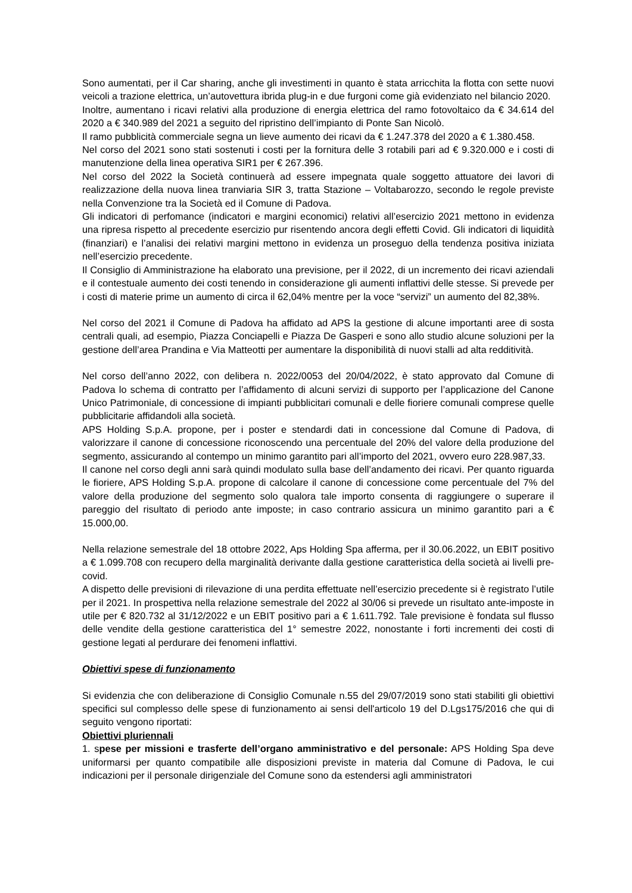Sono aumentati, per il Car sharing, anche gli investimenti in quanto è stata arricchita la flotta con sette nuovi veicoli a trazione elettrica, un’autovettura ibrida plug-in e due furgoni come già evidenziato nel bilancio 2020.
Inoltre, aumentano i ricavi relativi alla produzione di energia elettrica del ramo fotovoltaico da € 34.614 del 2020 a € 340.989 del 2021 a seguito del ripristino dell’impianto di Ponte San Nicolò.
Il ramo pubblicità commerciale segna un lieve aumento dei ricavi da € 1.247.378 del 2020 a € 1.380.458.
Nel corso del 2021 sono stati sostenuti i costi per la fornitura delle 3 rotabili pari ad € 9.320.000 e i costi di manutenzione della linea operativa SIR1 per € 267.396.
Nel corso del 2022 la Società continuerà ad essere impegnata quale soggetto attuatore dei lavori di realizzazione della nuova linea tranviaria SIR 3, tratta Stazione – Voltabarozzo, secondo le regole previste nella Convenzione tra la Società ed il Comune di Padova.
Gli indicatori di perfomance (indicatori e margini economici) relativi all’esercizio 2021 mettono in evidenza una ripresa rispetto al precedente esercizio pur risentendo ancora degli effetti Covid. Gli indicatori di liquidità (finanziari) e l’analisi dei relativi margini mettono in evidenza un proseguo della tendenza positiva iniziata nell’esercizio precedente.
Il Consiglio di Amministrazione ha elaborato una previsione, per il 2022, di un incremento dei ricavi aziendali e il contestuale aumento dei costi tenendo in considerazione gli aumenti inflattivi delle stesse. Si prevede per i costi di materie prime un aumento di circa il 62,04% mentre per la voce “servizi” un aumento del 82,38%.
Nel corso del 2021 il Comune di Padova ha affidato ad APS la gestione di alcune importanti aree di sosta centrali quali, ad esempio, Piazza Conciapelli e Piazza De Gasperi e sono allo studio alcune soluzioni per la gestione dell’area Prandina e Via Matteotti per aumentare la disponibilità di nuovi stalli ad alta redditività.
Nel corso dell’anno 2022, con delibera n. 2022/0053 del 20/04/2022, è stato approvato dal Comune di Padova lo schema di contratto per l’affidamento di alcuni servizi di supporto per l’applicazione del Canone Unico Patrimoniale, di concessione di impianti pubblicitari comunali e delle fioriere comunali comprese quelle pubblicitarie affidandoli alla società.
APS Holding S.p.A. propone, per i poster e stendardi dati in concessione dal Comune di Padova, di valorizzare il canone di concessione riconoscendo una percentuale del 20% del valore della produzione del segmento, assicurando al contempo un minimo garantito pari all’importo del 2021, ovvero euro 228.987,33.
Il canone nel corso degli anni sarà quindi modulato sulla base dell’andamento dei ricavi. Per quanto riguarda le fioriere, APS Holding S.p.A. propone di calcolare il canone di concessione come percentuale del 7% del valore della produzione del segmento solo qualora tale importo consenta di raggiungere o superare il pareggio del risultato di periodo ante imposte; in caso contrario assicura un minimo garantito pari a € 15.000,00.
Nella relazione semestrale del 18 ottobre 2022, Aps Holding Spa afferma, per il 30.06.2022, un EBIT positivo a € 1.099.708 con recupero della marginalità derivante dalla gestione caratteristica della società ai livelli pre-covid.
A dispetto delle previsioni di rilevazione di una perdita effettuate nell’esercizio precedente si è registrato l’utile per il 2021. In prospettiva nella relazione semestrale del 2022 al 30/06 si prevede un risultato ante-imposte in utile per € 820.732 al 31/12/2022 e un EBIT positivo pari a € 1.611.792. Tale previsione è fondata sul flusso delle vendite della gestione caratteristica del 1° semestre 2022, nonostante i forti incrementi dei costi di gestione legati al perdurare dei fenomeni inflattivi.
Obiettivi spese di funzionamento
Si evidenzia che con deliberazione di Consiglio Comunale n.55 del 29/07/2019 sono stati stabiliti gli obiettivi specifici sul complesso delle spese di funzionamento ai sensi dell'articolo 19 del D.Lgs175/2016 che qui di seguito vengono riportati:
Obiettivi pluriennali
1. spese per missioni e trasferte dell’organo amministrativo e del personale: APS Holding Spa deve uniformarsi per quanto compatibile alle disposizioni previste in materia dal Comune di Padova, le cui indicazioni per il personale dirigenziale del Comune sono da estendersi agli amministratori